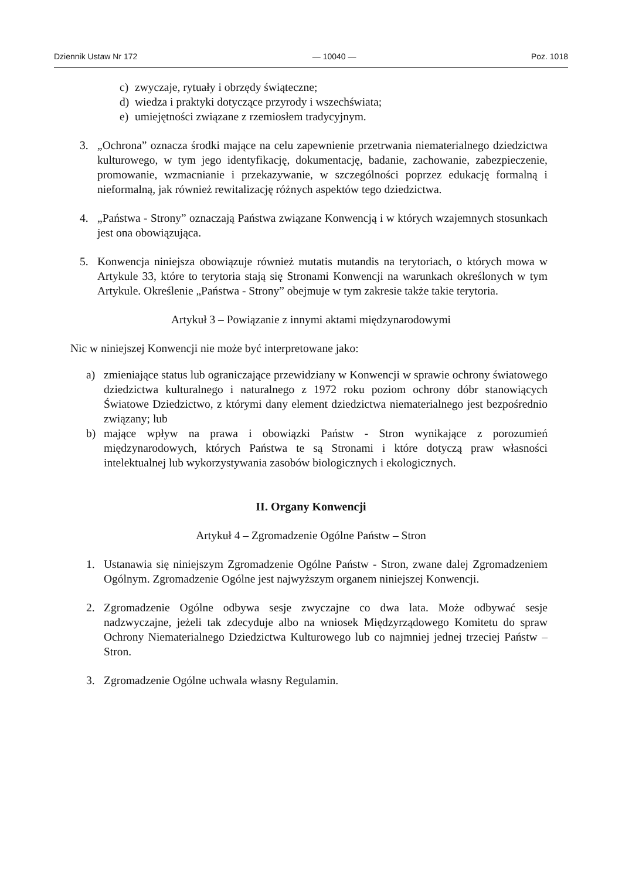Dziennik Ustaw Nr 172 — 10040 — Poz. 1018
c) zwyczaje, rytuały i obrzędy świąteczne;
d) wiedza i praktyki dotyczące przyrody i wszechświata;
e) umiejętności związane z rzemiosłem tradycyjnym.
3. „Ochrona” oznacza środki mające na celu zapewnienie przetrwania niematerialnego dziedzictwa kulturowego, w tym jego identyfikację, dokumentację, badanie, zachowanie, zabezpieczenie, promowanie, wzmacnianie i przekazywanie, w szczególności poprzez edukację formalną i nieformalną, jak również rewitalizację różnych aspektów tego dziedzictwa.
4. „Państwa - Strony” oznaczają Państwa związane Konwencją i w których wzajemnych stosunkach jest ona obowiązująca.
5. Konwencja niniejsza obowiązuje również mutatis mutandis na terytoriach, o których mowa w Artykule 33, które to terytoria stają się Stronami Konwencji na warunkach określonych w tym Artykule. Określenie „Państwa - Strony” obejmuje w tym zakresie także takie terytoria.
Artykuł 3 – Powiązanie z innymi aktami międzynarodowymi
Nic w niniejszej Konwencji nie może być interpretowane jako:
a) zmieniające status lub ograniczające przewidziany w Konwencji w sprawie ochrony światowego dziedzictwa kulturalnego i naturalnego z 1972 roku poziom ochrony dóbr stanowiących Światowe Dziedzictwo, z którymi dany element dziedzictwa niematerialnego jest bezpośrednio związany; lub
b) mające wpływ na prawa i obowiązki Państw - Stron wynikające z porozumień międzynarodowych, których Państwa te są Stronami i które dotyczą praw własności intelektualnej lub wykorzystywania zasobów biologicznych i ekologicznych.
II. Organy Konwencji
Artykuł 4 – Zgromadzenie Ogólne Państw – Stron
1. Ustanawia się niniejszym Zgromadzenie Ogólne Państw - Stron, zwane dalej Zgromadzeniem Ogólnym. Zgromadzenie Ogólne jest najwyższym organem niniejszej Konwencji.
2. Zgromadzenie Ogólne odbywa sesje zwyczajne co dwa lata. Może odbywać sesje nadzwyczajne, jeżeli tak zdecyduje albo na wniosek Międzyrządowego Komitetu do spraw Ochrony Niematerialnego Dziedzictwa Kulturowego lub co najmniej jednej trzeciej Państw – Stron.
3. Zgromadzenie Ogólne uchwala własny Regulamin.